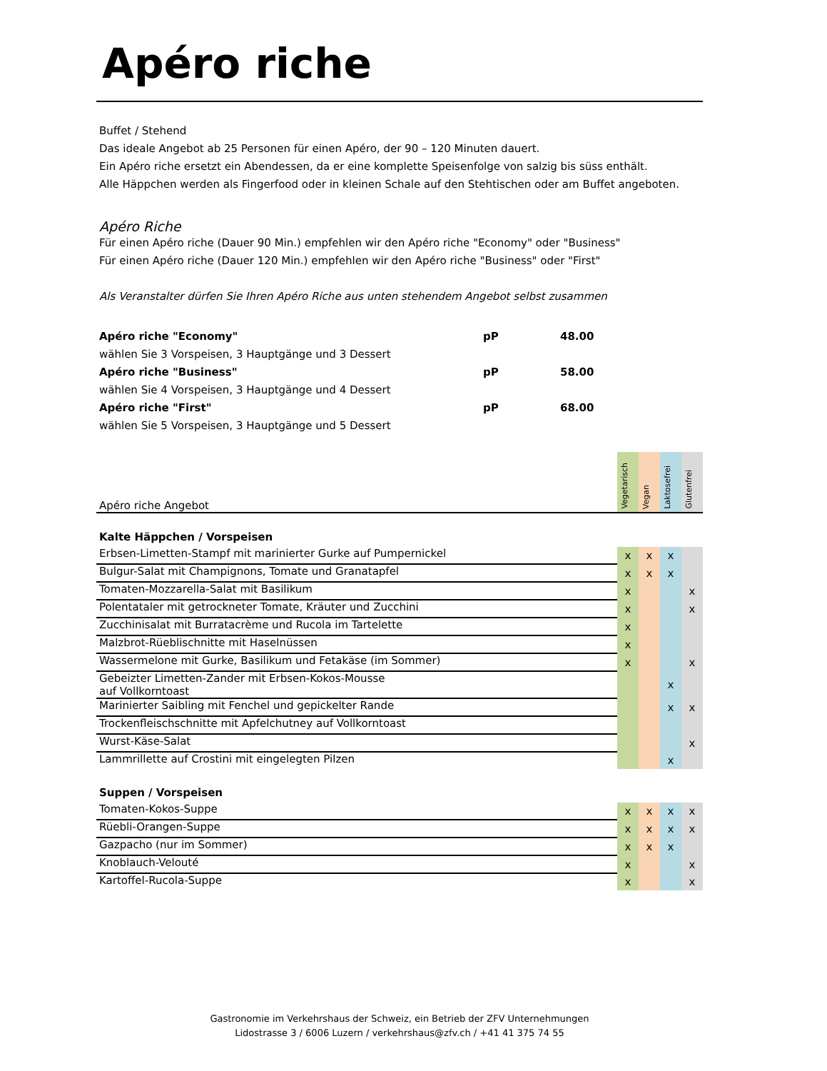Apéro riche
Buffet / Stehend
Das ideale Angebot ab 25 Personen für einen Apéro, der 90 – 120 Minuten dauert.
Ein Apéro riche ersetzt ein Abendessen, da er eine komplette Speisenfolge von salzig bis süss enthält.
Alle Häppchen werden als Fingerfood oder in kleinen Schale auf den Stehtischen oder am Buffet angeboten.
Apéro Riche
Für einen Apéro riche (Dauer 90 Min.) empfehlen wir den Apéro riche "Economy" oder "Business"
Für einen Apéro riche (Dauer 120 Min.) empfehlen wir den Apéro riche "Business" oder "First"
Als Veranstalter dürfen Sie Ihren Apéro Riche aus unten stehendem Angebot selbst zusammen
| Apéro riche "Economy" | pP | 48.00 |
| wählen Sie 3 Vorspeisen, 3 Hauptgänge und 3 Dessert | | |
| Apéro riche "Business" | pP | 58.00 |
| wählen Sie 4 Vorspeisen, 3 Hauptgänge und 4 Dessert | | |
| Apéro riche "First" | pP | 68.00 |
| wählen Sie 5 Vorspeisen, 3 Hauptgänge und 5 Dessert | | |
| Apéro riche Angebot | Vegetarisch | Vegan | Laktosefrei | Glutenfrei |
| --- | --- | --- | --- | --- |
| Kalte Häppchen / Vorspeisen | | | | |
| Erbsen-Limetten-Stampf mit marinierter Gurke auf Pumpernickel | x | x | x | |
| Bulgur-Salat mit Champignons, Tomate und Granatapfel | x | x | x | |
| Tomaten-Mozzarella-Salat mit Basilikum | x | | | x |
| Polentataler mit getrockneter Tomate, Kräuter und Zucchini | x | | | x |
| Zucchinisalat mit Burratacrème und Rucola im Tartelette | x | | | |
| Malzbrot-Rüeblischnitte mit Haselnüssen | x | | | |
| Wassermelone mit Gurke, Basilikum und Fetakäse (im Sommer) | x | | | x |
| Gebeizter Limetten-Zander mit Erbsen-Kokos-Mousse auf Vollkorntoast | | | x | |
| Marinierter Saibling mit Fenchel und gepickelter Rande | | | x | x |
| Trockenfleischschnitte mit Apfelchutney auf Vollkorntoast | | | | |
| Wurst-Käse-Salat | | | | x |
| Lammrillette auf Crostini mit eingelegten Pilzen | | | x | |
| Suppen / Vorspeisen | | | | |
| Tomaten-Kokos-Suppe | x | x | x | x |
| Rüebli-Orangen-Suppe | x | x | x | x |
| Gazpacho (nur im Sommer) | x | x | x | |
| Knoblauch-Velouté | x | | | x |
| Kartoffel-Rucola-Suppe | x | | | x |
Gastronomie im Verkehrshaus der Schweiz, ein Betrieb der ZFV Unternehmungen
Lidostrasse 3 / 6006 Luzern / verkehrshaus@zfv.ch / +41 41 375 74 55